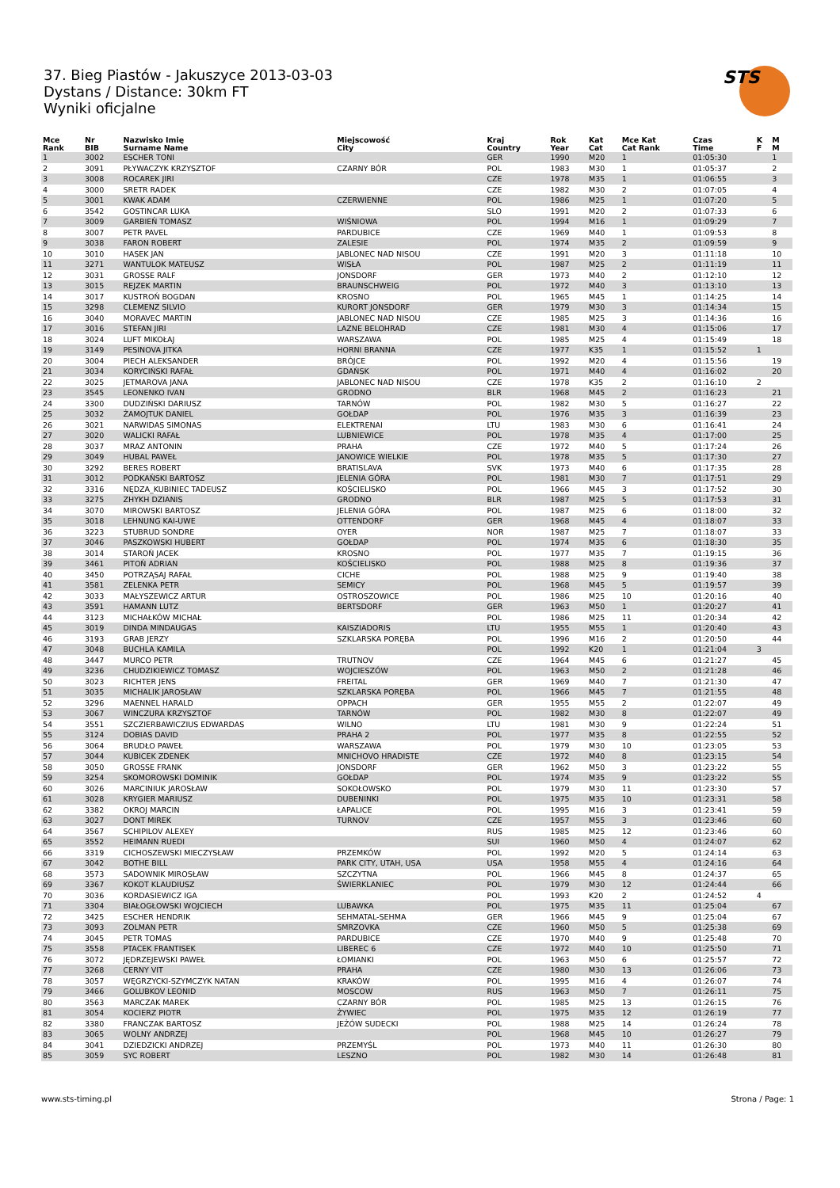37. Bieg Piastów - Jakuszyce 2013-03-03
Dystans / Distance: 30km FT
Wyniki oficjalne
STS
| Mce Rank | Nr BIB | Nazwisko Imię Surname Name | Miejscowość City | Kraj Country | Rok Year | Kat Cat | Mce Kat Cat Rank | Czas Time | K F | M M |
| --- | --- | --- | --- | --- | --- | --- | --- | --- | --- | --- |
| 1 | 3002 | ESCHER TONI | | GER | 1990 | M20 | 1 | 01:05:30 | | 1 |
| 2 | 3091 | PŁYWACZYK KRZYSZTOF | CZARNY BÓR | POL | 1983 | M30 | 1 | 01:05:37 | | 2 |
| 3 | 3008 | ROCAREK JIRI | | CZE | 1978 | M35 | 1 | 01:06:55 | | 3 |
| 4 | 3000 | SRETR RADEK | | CZE | 1982 | M30 | 2 | 01:07:05 | | 4 |
| 5 | 3001 | KWAK ADAM | CZERWIENNE | POL | 1986 | M25 | 1 | 01:07:20 | | 5 |
| 6 | 3542 | GOSTINCAR LUKA | | SLO | 1991 | M20 | 2 | 01:07:33 | | 6 |
| 7 | 3009 | GARBIEŃ TOMASZ | WIŚNIOWA | POL | 1994 | M16 | 1 | 01:09:29 | | 7 |
| 8 | 3007 | PETR PAVEL | PARDUBICE | CZE | 1969 | M40 | 1 | 01:09:53 | | 8 |
| 9 | 3038 | FARON ROBERT | ZALESIE | POL | 1974 | M35 | 2 | 01:09:59 | | 9 |
| 10 | 3010 | HASEK JAN | JABLONEC NAD NISOU | CZE | 1991 | M20 | 3 | 01:11:18 | | 10 |
| 11 | 3271 | WANTULOK MATEUSZ | WISŁA | POL | 1987 | M25 | 2 | 01:11:19 | | 11 |
| 12 | 3031 | GROSSE RALF | JONSDORF | GER | 1973 | M40 | 2 | 01:12:10 | | 12 |
| 13 | 3015 | REJZEK MARTIN | BRAUNSCHWEIG | POL | 1972 | M40 | 3 | 01:13:10 | | 13 |
| 14 | 3017 | KUSTROŃ BOGDAN | KROSNO | POL | 1965 | M45 | 1 | 01:14:25 | | 14 |
| 15 | 3298 | CLEMENZ SILVIO | KURORT JONSDORF | GER | 1979 | M30 | 3 | 01:14:34 | | 15 |
| 16 | 3040 | MORAVEC MARTIN | JABLONEC NAD NISOU | CZE | 1985 | M25 | 3 | 01:14:36 | | 16 |
| 17 | 3016 | STEFAN JIRI | LAZNE BELOHRAD | CZE | 1981 | M30 | 4 | 01:15:06 | | 17 |
| 18 | 3024 | LUFT MIKOŁAJ | WARSZAWA | POL | 1985 | M25 | 4 | 01:15:49 | | 18 |
| 19 | 3149 | PESINOVA JITKA | HORNI BRANNA | CZE | 1977 | K35 | 1 | 01:15:52 | 1 | |
| 20 | 3004 | PIECH ALEKSANDER | BRÓJCE | POL | 1992 | M20 | 4 | 01:15:56 | | 19 |
| 21 | 3034 | KORYCIŃSKI RAFAŁ | GDAŃSK | POL | 1971 | M40 | 4 | 01:16:02 | | 20 |
| 22 | 3025 | JETMAROVA JANA | JABLONEC NAD NISOU | CZE | 1978 | K35 | 2 | 01:16:10 | 2 | |
| 23 | 3545 | LEONENKO IVAN | GRODNO | BLR | 1968 | M45 | 2 | 01:16:23 | | 21 |
| 24 | 3300 | DUDZIŃSKI DARIUSZ | TARNÓW | POL | 1982 | M30 | 5 | 01:16:27 | | 22 |
| 25 | 3032 | ŻAMOJTUK DANIEL | GOŁDAP | POL | 1976 | M35 | 3 | 01:16:39 | | 23 |
| 26 | 3021 | NARWIDAS SIMONAS | ELEKTRENAI | LTU | 1983 | M30 | 6 | 01:16:41 | | 24 |
| 27 | 3020 | WALICKI RAFAŁ | LUBNIEWICE | POL | 1978 | M35 | 4 | 01:17:00 | | 25 |
| 28 | 3037 | MRAZ ANTONIN | PRAHA | CZE | 1972 | M40 | 5 | 01:17:24 | | 26 |
| 29 | 3049 | HUBAL PAWEŁ | JANOWICE WIELKIE | POL | 1978 | M35 | 5 | 01:17:30 | | 27 |
| 30 | 3292 | BERES ROBERT | BRATISLAVA | SVK | 1973 | M40 | 6 | 01:17:35 | | 28 |
| 31 | 3012 | PODKAŃSKI BARTOSZ | JELENIA GÓRA | POL | 1981 | M30 | 7 | 01:17:51 | | 29 |
| 32 | 3316 | NĘDZA_KUBINIEC TADEUSZ | KOŚCIELISKO | POL | 1966 | M45 | 3 | 01:17:52 | | 30 |
| 33 | 3275 | ZHYKH DZIANIS | GRODNO | BLR | 1987 | M25 | 5 | 01:17:53 | | 31 |
| 34 | 3070 | MIROWSKI BARTOSZ | JELENIA GÓRA | POL | 1987 | M25 | 6 | 01:18:00 | | 32 |
| 35 | 3018 | LEHNUNG KAI-UWE | OTTENDORF | GER | 1968 | M45 | 4 | 01:18:07 | | 33 |
| 36 | 3223 | STUBRUD SONDRE | OYER | NOR | 1987 | M25 | 7 | 01:18:07 | | 33 |
| 37 | 3046 | PASZKOWSKI HUBERT | GOŁDAP | POL | 1974 | M35 | 6 | 01:18:30 | | 35 |
| 38 | 3014 | STAROŃ JACEK | KROSNO | POL | 1977 | M35 | 7 | 01:19:15 | | 36 |
| 39 | 3461 | PITOŃ ADRIAN | KOŚCIELISKO | POL | 1988 | M25 | 8 | 01:19:36 | | 37 |
| 40 | 3450 | POTRZĄSAJ RAFAŁ | CICHE | POL | 1988 | M25 | 9 | 01:19:40 | | 38 |
| 41 | 3581 | ZELENKA PETR | SEMICY | POL | 1968 | M45 | 5 | 01:19:57 | | 39 |
| 42 | 3033 | MAŁYSZEWICZ ARTUR | OSTROSZOWICE | POL | 1986 | M25 | 10 | 01:20:16 | | 40 |
| 43 | 3591 | HAMANN LUTZ | BERTSDORF | GER | 1963 | M50 | 1 | 01:20:27 | | 41 |
| 44 | 3123 | MICHAŁKÓW MICHAŁ | | POL | 1986 | M25 | 11 | 01:20:34 | | 42 |
| 45 | 3019 | DINDA MINDAUGAS | KAISZIADORIS | LTU | 1955 | M55 | 1 | 01:20:40 | | 43 |
| 46 | 3193 | GRAB JERZY | SZKLARSKA PORĘBA | POL | 1996 | M16 | 2 | 01:20:50 | | 44 |
| 47 | 3048 | BUCHLA KAMILA | | POL | 1992 | K20 | 1 | 01:21:04 | 3 | |
| 48 | 3447 | MURCO PETR | TRUTNOV | CZE | 1964 | M45 | 6 | 01:21:27 | | 45 |
| 49 | 3236 | CHUDZIKIEWICZ TOMASZ | WOJCIESZÓW | POL | 1963 | M50 | 2 | 01:21:28 | | 46 |
| 50 | 3023 | RICHTER JENS | FREITAL | GER | 1969 | M40 | 7 | 01:21:30 | | 47 |
| 51 | 3035 | MICHALIK JAROSŁAW | SZKLARSKA PORĘBA | POL | 1966 | M45 | 7 | 01:21:55 | | 48 |
| 52 | 3296 | MAENNEL HARALD | OPPACH | GER | 1955 | M55 | 2 | 01:22:07 | | 49 |
| 53 | 3067 | WINCZURA KRZYSZTOF | TARNÓW | POL | 1982 | M30 | 8 | 01:22:07 | | 49 |
| 54 | 3551 | SZCZIERBAWICZIUS EDWARDAS | WILNO | LTU | 1981 | M30 | 9 | 01:22:24 | | 51 |
| 55 | 3124 | DOBIAS DAVID | PRAHA 2 | POL | 1977 | M35 | 8 | 01:22:55 | | 52 |
| 56 | 3064 | BRUDŁO PAWEŁ | WARSZAWA | POL | 1979 | M30 | 10 | 01:23:05 | | 53 |
| 57 | 3044 | KUBICEK ZDENEK | MNICHOVO HRADISTE | CZE | 1972 | M40 | 8 | 01:23:15 | | 54 |
| 58 | 3050 | GROSSE FRANK | JONSDORF | GER | 1962 | M50 | 3 | 01:23:22 | | 55 |
| 59 | 3254 | SKOMOROWSKI DOMINIK | GOŁDAP | POL | 1974 | M35 | 9 | 01:23:22 | | 55 |
| 60 | 3026 | MARCINIUK JAROSŁAW | SOKOŁOWSKO | POL | 1979 | M30 | 11 | 01:23:30 | | 57 |
| 61 | 3028 | KRYGIER MARIUSZ | DUBENINKI | POL | 1975 | M35 | 10 | 01:23:31 | | 58 |
| 62 | 3382 | OKROJ MARCIN | ŁAPALICE | POL | 1995 | M16 | 3 | 01:23:41 | | 59 |
| 63 | 3027 | DONT MIREK | TURNOV | CZE | 1957 | M55 | 3 | 01:23:46 | | 60 |
| 64 | 3567 | SCHIPILOV ALEXEY | | RUS | 1985 | M25 | 12 | 01:23:46 | | 60 |
| 65 | 3552 | HEIMANN RUEDI | | SUI | 1960 | M50 | 4 | 01:24:07 | | 62 |
| 66 | 3319 | CICHOSZEWSKI MIECZYSŁAW | PRZEMKÓW | POL | 1992 | M20 | 5 | 01:24:14 | | 63 |
| 67 | 3042 | BOTHE BILL | PARK CITY, UTAH, USA | USA | 1958 | M55 | 4 | 01:24:16 | | 64 |
| 68 | 3573 | SADOWNIK MIROSŁAW | SZCZYTNA | POL | 1966 | M45 | 8 | 01:24:37 | | 65 |
| 69 | 3367 | KOKOT KLAUDIUSZ | ŚWIERKLANIEC | POL | 1979 | M30 | 12 | 01:24:44 | | 66 |
| 70 | 3036 | KORDASIEWICZ IGA | | POL | 1993 | K20 | 2 | 01:24:52 | 4 | |
| 71 | 3304 | BIAŁOGŁOWSKI WOJCIECH | LUBAWKA | POL | 1975 | M35 | 11 | 01:25:04 | | 67 |
| 72 | 3425 | ESCHER HENDRIK | SEHMATAL-SEHMA | GER | 1966 | M45 | 9 | 01:25:04 | | 67 |
| 73 | 3093 | ZOLMAN PETR | SMRZOVKA | CZE | 1960 | M50 | 5 | 01:25:38 | | 69 |
| 74 | 3045 | PETR TOMAS | PARDUBICE | CZE | 1970 | M40 | 9 | 01:25:48 | | 70 |
| 75 | 3558 | PTACEK FRANTISEK | LIBEREC 6 | CZE | 1972 | M40 | 10 | 01:25:50 | | 71 |
| 76 | 3072 | JĘDRZEJEWSKI PAWEŁ | ŁOMIANKI | POL | 1963 | M50 | 6 | 01:25:57 | | 72 |
| 77 | 3268 | CERNY VIT | PRAHA | CZE | 1980 | M30 | 13 | 01:26:06 | | 73 |
| 78 | 3057 | WĘGRZYCKI-SZYMCZYK NATAN | KRAKÓW | POL | 1995 | M16 | 4 | 01:26:07 | | 74 |
| 79 | 3466 | GOLUBKOV LEONID | MOSCOW | RUS | 1963 | M50 | 7 | 01:26:11 | | 75 |
| 80 | 3563 | MARCZAK MAREK | CZARNY BÓR | POL | 1985 | M25 | 13 | 01:26:15 | | 76 |
| 81 | 3054 | KOCIERZ PIOTR | ŻYWIEC | POL | 1975 | M35 | 12 | 01:26:19 | | 77 |
| 82 | 3380 | FRANCZAK BARTOSZ | JEŻÓW SUDECKI | POL | 1988 | M25 | 14 | 01:26:24 | | 78 |
| 83 | 3065 | WOLNY ANDRZEJ | | POL | 1968 | M45 | 10 | 01:26:27 | | 79 |
| 84 | 3041 | DZIEDZICKI ANDRZEJ | PRZEMYŚL | POL | 1973 | M40 | 11 | 01:26:30 | | 80 |
| 85 | 3059 | SYC ROBERT | LESZNO | POL | 1982 | M30 | 14 | 01:26:48 | | 81 |
www.sts-timing.pl Strona / Page: 1